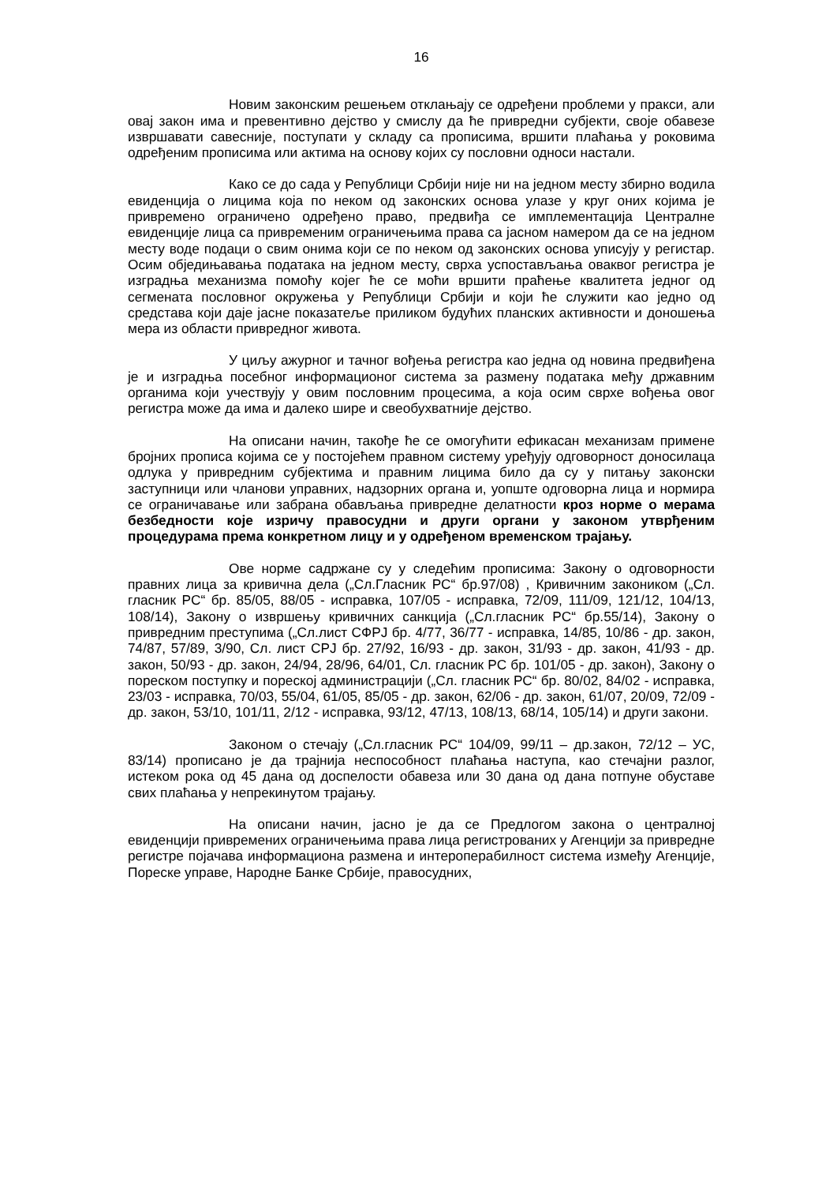16
Новим законским решењем отклањају се одређени проблеми у пракси, али овај закон има и превентивно дејство у смислу да ће привредни субјекти, своје обавезе извршавати савесније, поступати у складу са прописима, вршити плаћања у роковима одређеним прописима или актима на основу којих су пословни односи настали.
Како се до сада у Републици Србији није ни на једном месту збирно водила евиденција о лицима која по неком од законских основа улазе у круг оних којима је привремено ограничено одређено право, предвиђа се имплементација Централне евиденције лица са привременим ограничењима права са јасном намером да се на једном месту воде подаци о свим онима који се по неком од законских основа уписују у регистар. Осим обједињавања података на једном месту, сврха успостављања оваквог регистра је изградња механизма помоћу којег ће се моћи вршити праћење квалитета једног од сегмената пословног окружења у Републици Србији и који ће служити као једно од средстава који даје јасне показатеље приликом будућих планских активности и доношења мера из области привредног живота.
У циљу ажурног и тачног вођења регистра као једна од новина предвиђена је и изградња посебног информационог система за размену података међу државним органима који учествују у овим пословним процесима, а која осим сврхе вођења овог регистра може да има и далеко шире и свеобухватније дејство.
На описани начин, такође ће се омогућити ефикасан механизам примене бројних прописа којима се у постојећем правном систему уређују одговорност доносилаца одлука у привредним субјектима и правним лицима било да су у питању законски заступници или чланови управних, надзорних органа и, уопште одговорна лица и нормира се ограничавање или забрана обављања привредне делатности кроз норме о мерама безбедности које изричу правосудни и други органи у законом утврђеним процедурама према конкретном лицу и у одређеном временском трајању.
Ове норме садржане су у следећим прописима: Закону о одговорности правних лица за кривична дела („Сл.Гласник РС“ бр.97/08) , Кривичним закоником („Сл. гласник РС“ бр. 85/05, 88/05 - исправка, 107/05 - исправка, 72/09, 111/09, 121/12, 104/13, 108/14), Закону о извршењу кривичних санкција („Сл.гласник РС“ бр.55/14), Закону о привредним преступима („Сл.лист СФРЈ бр. 4/77, 36/77 - исправка, 14/85, 10/86 - др. закон, 74/87, 57/89, 3/90, Сл. лист СРЈ бр. 27/92, 16/93 - др. закон, 31/93 - др. закон, 41/93 - др. закон, 50/93 - др. закон, 24/94, 28/96, 64/01, Сл. гласник РС бр. 101/05 - др. закон), Закону о пореском поступку и пореској администрацији („Сл. гласник РС“ бр. 80/02, 84/02 - исправка, 23/03 - исправка, 70/03, 55/04, 61/05, 85/05 - др. закон, 62/06 - др. закон, 61/07, 20/09, 72/09 - др. закон, 53/10, 101/11, 2/12 - исправка, 93/12, 47/13, 108/13, 68/14, 105/14) и други закони.
Законом о стечају („Сл.гласник РС“ 104/09, 99/11 – др.закон, 72/12 – УС, 83/14) прописано је да трајнија неспособност плаћања наступа, као стечајни разлог, истеком рока од 45 дана од доспелости обавеза или 30 дана од дана потпуне обуставе свих плаћања у непрекинутом трајању.
На описани начин, јасно је да се Предлогом закона о централној евиденцији привремених ограничењима права лица регистрованих у Агенцији за привредне регистре појачава информациона размена и интероперабилност система између Агенције, Пореске управе, Народне Банке Србије, правосудних,